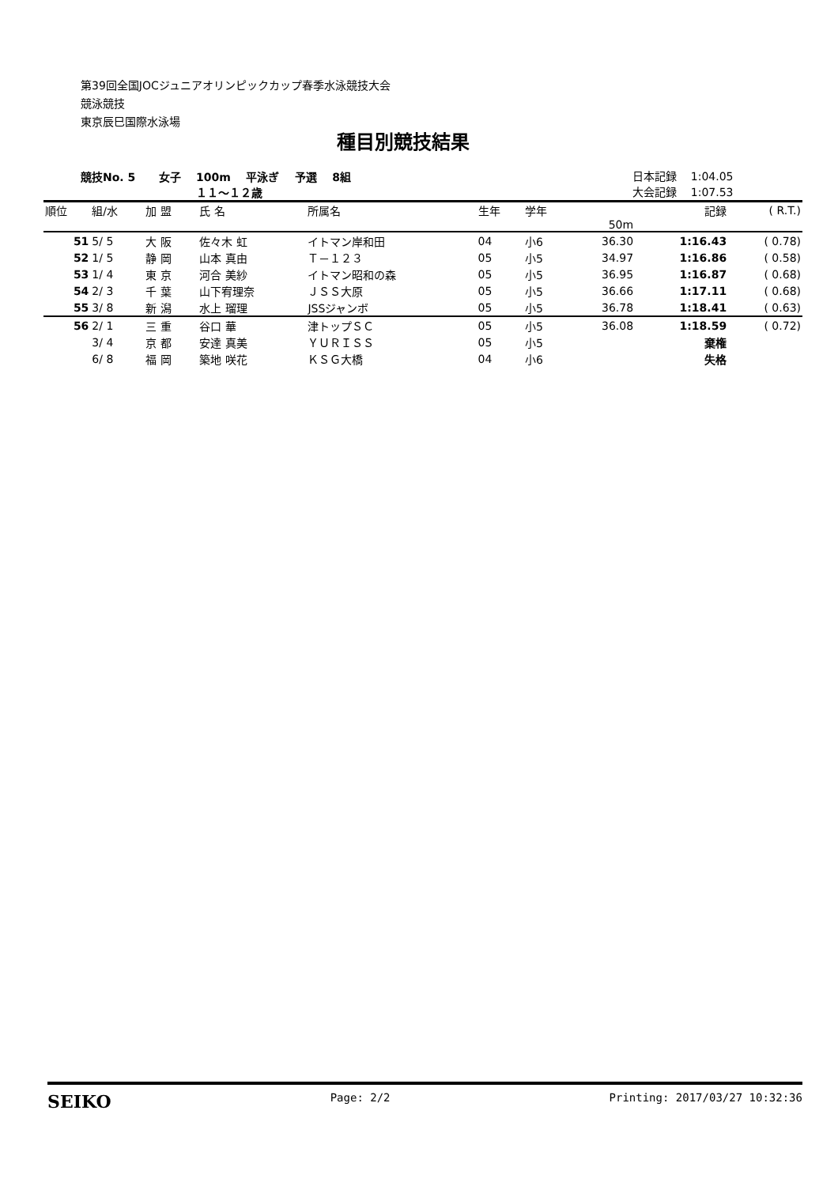第39回全国JOCジュニアオリンピックカップ春季水泳競技大会
競泳競技
東京辰巳国際水泳場
種目別競技結果
競技No. 5 女子 100m 平泳ぎ 予選 8組
１１～１２歳
日本記録 1:04.05
大会記録 1:07.53
| 順位 | 組/水 | 加 盟 | 氏 名 | 所属名 | 生年 | 学年 | | 記録 | ( R.T.) |
| --- | --- | --- | --- | --- | --- | --- | --- | --- | --- |
| | | | | | | | 50m | | |
| 51 | 5/ 5 | 大 阪 | 佐々木 虹 | イトマン岸和田 | 04 | 小6 | 36.30 | 1:16.43 | ( 0.78) |
| 52 | 1/ 5 | 静 岡 | 山本 真由 | Ｔ－１２３ | 05 | 小5 | 34.97 | 1:16.86 | ( 0.58) |
| 53 | 1/ 4 | 東 京 | 河合 美紗 | イトマン昭和の森 | 05 | 小5 | 36.95 | 1:16.87 | ( 0.68) |
| 54 | 2/ 3 | 千 葉 | 山下宥理奈 | ＪＳＳ大原 | 05 | 小5 | 36.66 | 1:17.11 | ( 0.68) |
| 55 | 3/ 8 | 新 潟 | 水上 瑠理 | JSSジャンボ | 05 | 小5 | 36.78 | 1:18.41 | ( 0.63) |
| 56 | 2/ 1 | 三 重 | 谷口 華 | 津トップＳＣ | 05 | 小5 | 36.08 | 1:18.59 | ( 0.72) |
| | 3/ 4 | 京 都 | 安達 真美 | ＹＵＲＩＳＳ | 05 | 小5 | | 棄権 | |
| | 6/ 8 | 福 岡 | 築地 咲花 | ＫＳＧ大橋 | 04 | 小6 | | 失格 | |
SEIKO Page: 2/2 Printing: 2017/03/27 10:32:36